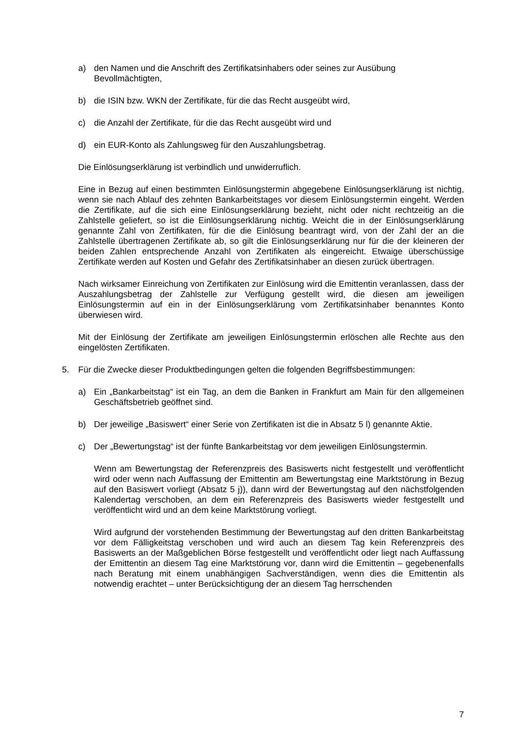a) den Namen und die Anschrift des Zertifikatsinhabers oder seines zur Ausübung Bevollmächtigten,
b) die ISIN bzw. WKN der Zertifikate, für die das Recht ausgeübt wird,
c) die Anzahl der Zertifikate, für die das Recht ausgeübt wird und
d) ein EUR-Konto als Zahlungsweg für den Auszahlungsbetrag.
Die Einlösungserklärung ist verbindlich und unwiderruflich.
Eine in Bezug auf einen bestimmten Einlösungstermin abgegebene Einlösungserklärung ist nichtig, wenn sie nach Ablauf des zehnten Bankarbeitstages vor diesem Einlösungstermin eingeht. Werden die Zertifikate, auf die sich eine Einlösungserklärung bezieht, nicht oder nicht rechtzeitig an die Zahlstelle geliefert, so ist die Einlösungserklärung nichtig. Weicht die in der Einlösungserklärung genannte Zahl von Zertifikaten, für die die Einlösung beantragt wird, von der Zahl der an die Zahlstelle übertragenen Zertifikate ab, so gilt die Einlösungserklärung nur für die der kleineren der beiden Zahlen entsprechende Anzahl von Zertifikaten als eingereicht. Etwaige überschüssige Zertifikate werden auf Kosten und Gefahr des Zertifikatsinhaber an diesen zurück übertragen.
Nach wirksamer Einreichung von Zertifikaten zur Einlösung wird die Emittentin veranlassen, dass der Auszahlungsbetrag der Zahlstelle zur Verfügung gestellt wird, die diesen am jeweiligen Einlösungstermin auf ein in der Einlösungserklärung vom Zertifikatsinhaber benanntes Konto überwiesen wird.
Mit der Einlösung der Zertifikate am jeweiligen Einlösungstermin erlöschen alle Rechte aus den eingelösten Zertifikaten.
5. Für die Zwecke dieser Produktbedingungen gelten die folgenden Begriffsbestimmungen:
a) Ein „Bankarbeitstag“ ist ein Tag, an dem die Banken in Frankfurt am Main für den allgemeinen Geschäftsbetrieb geöffnet sind.
b) Der jeweilige „Basiswert“ einer Serie von Zertifikaten ist die in Absatz 5 l) genannte Aktie.
c) Der „Bewertungstag“ ist der fünfte Bankarbeitstag vor dem jeweiligen Einlösungstermin.
Wenn am Bewertungstag der Referenzpreis des Basiswerts nicht festgestellt und veröffentlicht wird oder wenn nach Auffassung der Emittentin am Bewertungstag eine Marktstörung in Bezug auf den Basiswert vorliegt (Absatz 5 j)), dann wird der Bewertungstag auf den nächstfolgenden Kalendertag verschoben, an dem ein Referenzpreis des Basiswerts wieder festgestellt und veröffentlicht wird und an dem keine Marktstörung vorliegt.
Wird aufgrund der vorstehenden Bestimmung der Bewertungstag auf den dritten Bankarbeitstag vor dem Fälligkeitstag verschoben und wird auch an diesem Tag kein Referenzpreis des Basiswerts an der Maßgeblichen Börse festgestellt und veröffentlicht oder liegt nach Auffassung der Emittentin an diesem Tag eine Marktstörung vor, dann wird die Emittentin – gegebenenfalls nach Beratung mit einem unabhängigen Sachverständigen, wenn dies die Emittentin als notwendig erachtet – unter Berücksichtigung der an diesem Tag herrschenden
7